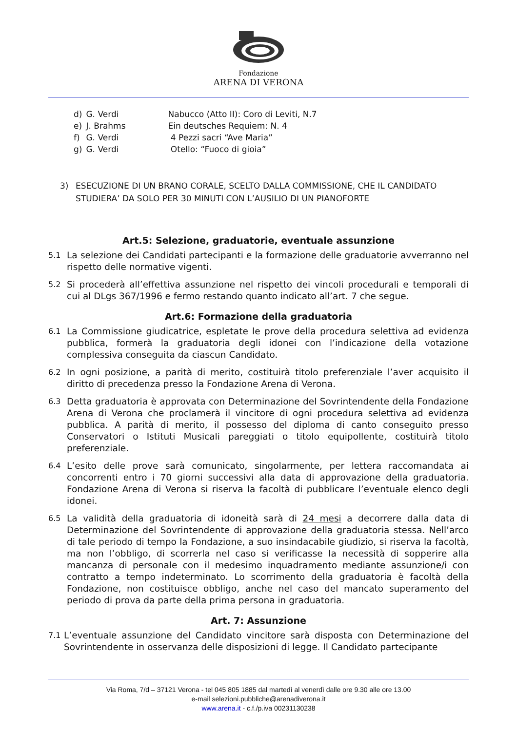Fondazione
ARENA DI VERONA
| d) | G. Verdi | Nabucco (Atto II): Coro di Leviti, N.7 |
| e) | J. Brahms | Ein deutsches Requiem: N. 4 |
| f) | G. Verdi | 4 Pezzi sacri “Ave Maria” |
| g) | G. Verdi | Otello: “Fuoco di gioia” |
3) ESECUZIONE DI UN BRANO CORALE, SCELTO DALLA COMMISSIONE, CHE IL CANDIDATO STUDIERA’ DA SOLO PER 30 MINUTI CON L’AUSILIO DI UN PIANOFORTE
Art.5: Selezione, graduatorie, eventuale assunzione
5.1 La selezione dei Candidati partecipanti e la formazione delle graduatorie avverranno nel rispetto delle normative vigenti.
5.2 Si procederà all’effettiva assunzione nel rispetto dei vincoli procedurali e temporali di cui al DLgs 367/1996 e fermo restando quanto indicato all’art. 7 che segue.
Art.6: Formazione della graduatoria
6.1 La Commissione giudicatrice, espletate le prove della procedura selettiva ad evidenza pubblica, formerà la graduatoria degli idonei con l’indicazione della votazione complessiva conseguita da ciascun Candidato.
6.2 In ogni posizione, a parità di merito, costituirà titolo preferenziale l’aver acquisito il diritto di precedenza presso la Fondazione Arena di Verona.
6.3 Detta graduatoria è approvata con Determinazione del Sovrintendente della Fondazione Arena di Verona che proclamerà il vincitore di ogni procedura selettiva ad evidenza pubblica. A parità di merito, il possesso del diploma di canto conseguito presso Conservatori o Istituti Musicali pareggiati o titolo equipollente, costituirà titolo preferenziale.
6.4 L’esito delle prove sarà comunicato, singolarmente, per lettera raccomandata ai concorrenti entro i 70 giorni successivi alla data di approvazione della graduatoria. Fondazione Arena di Verona si riserva la facoltà di pubblicare l’eventuale elenco degli idonei.
6.5 La validità della graduatoria di idoneità sarà di 24 mesi a decorrere dalla data di Determinazione del Sovrintendente di approvazione della graduatoria stessa. Nell’arco di tale periodo di tempo la Fondazione, a suo insindacabile giudizio, si riserva la facoltà, ma non l’obbligo, di scorrerla nel caso si verificasse la necessità di sopperire alla mancanza di personale con il medesimo inquadramento mediante assunzione/i con contratto a tempo indeterminato. Lo scorrimento della graduatoria è facoltà della Fondazione, non costituisce obbligo, anche nel caso del mancato superamento del periodo di prova da parte della prima persona in graduatoria.
Art. 7: Assunzione
7.1 L’eventuale assunzione del Candidato vincitore sarà disposta con Determinazione del Sovrintendente in osservanza delle disposizioni di legge. Il Candidato partecipante
Via Roma, 7/d – 37121 Verona - tel 045 805 1885 dal martedì al venerdì dalle ore 9.30 alle ore 13.00
e-mail selezioni.pubbliche@arenadiverona.it
www.arena.it - c.f./p.iva 00231130238